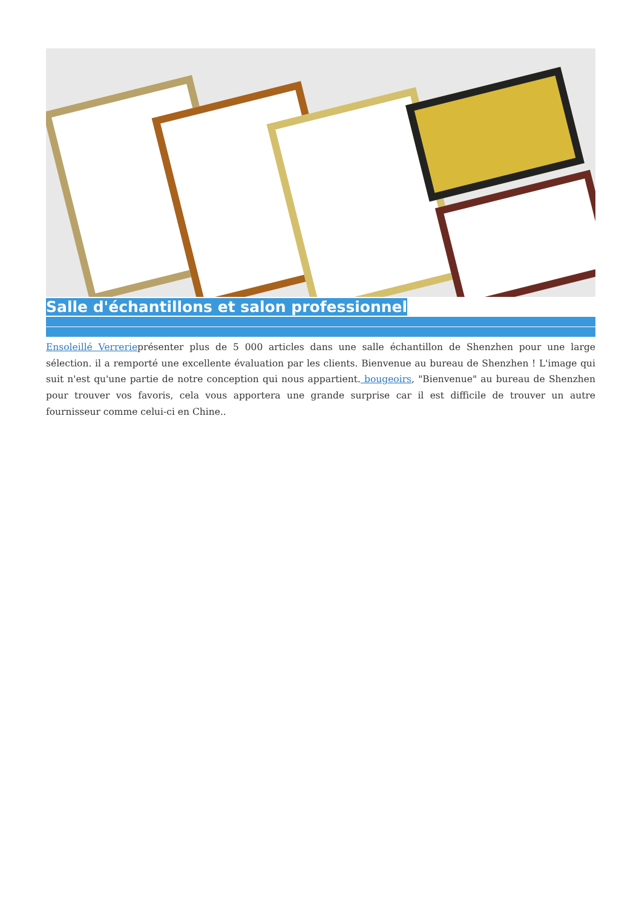Salle d'échantillons et salon professionnel
Ensoleillé Verrerieprésenter plus de 5 000 articles dans une salle échantillon de Shenzhen pour une large sélection. il a remporté une excellente évaluation par les clients. Bienvenue au bureau de Shenzhen ! L'image qui suit n'est qu'une partie de notre conception qui nous appartient. bougeoirs, "Bienvenue" au bureau de Shenzhen pour trouver vos favoris, cela vous apportera une grande surprise car il est difficile de trouver un autre fournisseur comme celui-ci en Chine..